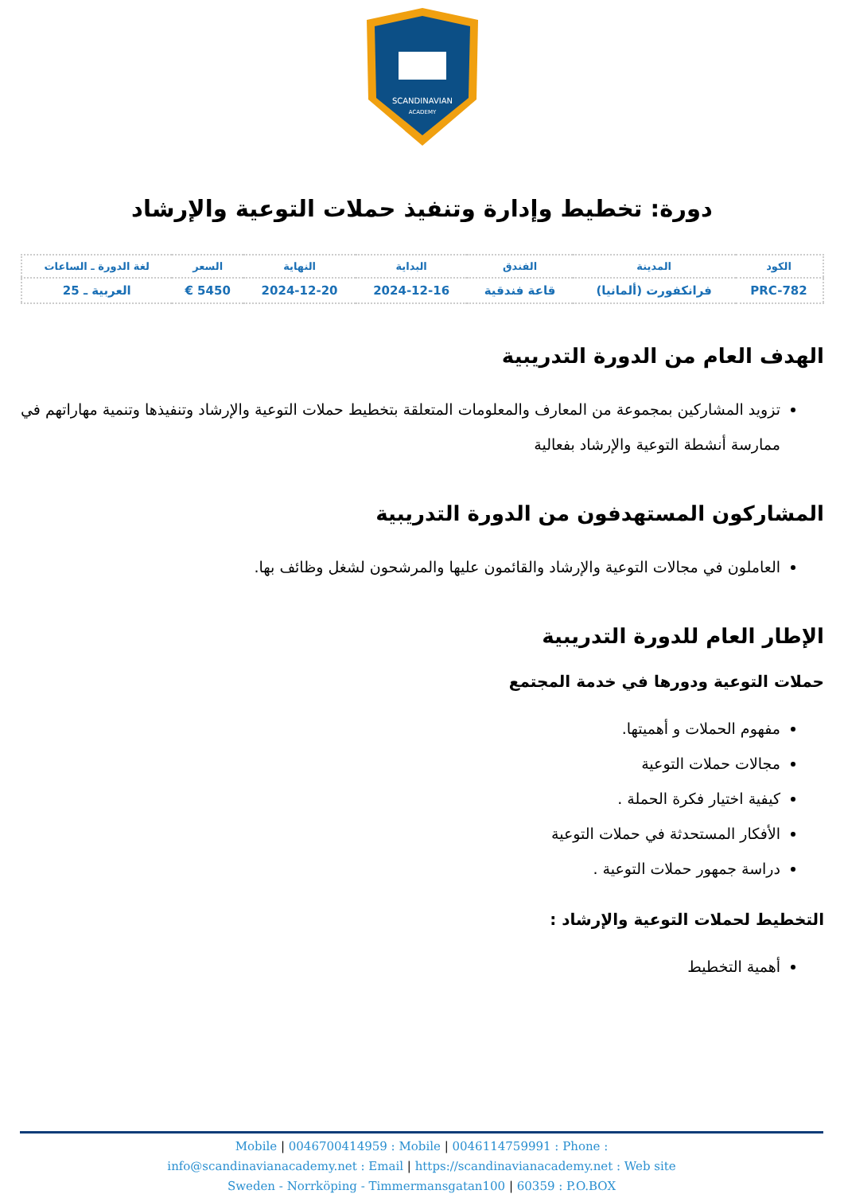SCANDINAVIAN
ACADEMY
دورة: تخطيط وإدارة وتنفيذ حملات التوعية والإرشاد
| الكود | المدينة | الفندق | البداية | النهاية | السعر | لغة الدورة ـ الساعات |
| --- | --- | --- | --- | --- | --- | --- |
| PRC-782 | فرانكفورت (ألمانيا) | قاعة فندقية | 2024-12-16 | 2024-12-20 | 5450 € | العربية ـ 25 |
الهدف العام من الدورة التدريبية
تزويد المشاركين بمجموعة من المعارف والمعلومات المتعلقة بتخطيط حملات التوعية والإرشاد وتنفيذها وتنمية مهاراتهم في ممارسة أنشطة التوعية والإرشاد بفعالية
المشاركون المستهدفون من الدورة التدريبية
العاملون في مجالات التوعية والإرشاد والقائمون عليها والمرشحون لشغل وظائف بها.
الإطار العام للدورة التدريبية
حملات التوعية ودورها في خدمة المجتمع
مفهوم الحملات و أهميتها.
مجالات حملات التوعية
كيفية اختيار فكرة الحملة .
الأفكار المستحدثة في حملات التوعية
دراسة جمهور حملات التوعية .
التخطيط لحملات التوعية والإرشاد :
أهمية التخطيط
Mobile | 0046700414959 : Mobile | 0046114759991 : Phone :
info@scandinavianacademy.net : Email | https://scandinavianacademy.net : Web site
Sweden - Norrköping - Timmermansgatan100 | 60359 : P.O.BOX